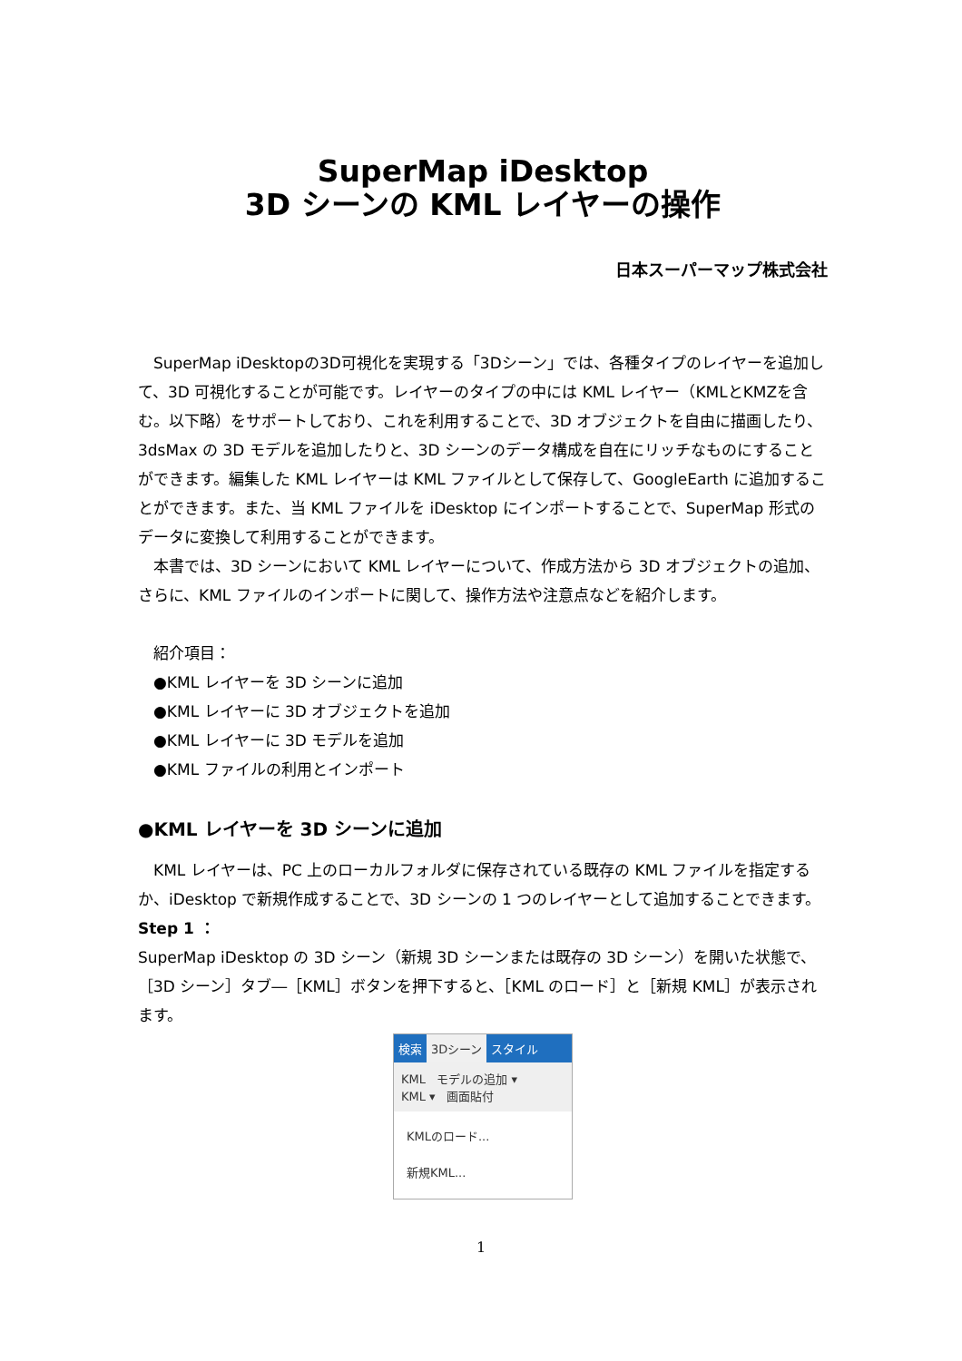SuperMap iDesktop
3D シーンの KML レイヤーの操作
日本スーパーマップ株式会社
SuperMap iDesktopの3D可視化を実現する「3Dシーン」では、各種タイプのレイヤーを追加して、3D 可視化することが可能です。レイヤーのタイプの中には KML レイヤー（KMLとKMZを含む。以下略）をサポートしており、これを利用することで、3D オブジェクトを自由に描画したり、3dsMax の 3D モデルを追加したりと、3D シーンのデータ構成を自在にリッチなものにすることができます。編集した KML レイヤーは KML ファイルとして保存して、GoogleEarth に追加することができます。また、当 KML ファイルを iDesktop にインポートすることで、SuperMap 形式のデータに変換して利用することができます。
本書では、3D シーンにおいて KML レイヤーについて、作成方法から 3D オブジェクトの追加、さらに、KML ファイルのインポートに関して、操作方法や注意点などを紹介します。
紹介項目：
●KML レイヤーを 3D シーンに追加
●KML レイヤーに 3D オブジェクトを追加
●KML レイヤーに 3D モデルを追加
●KML ファイルの利用とインポート
●KML レイヤーを 3D シーンに追加
KML レイヤーは、PC 上のローカルフォルダに保存されている既存の KML ファイルを指定するか、iDesktop で新規作成することで、3D シーンの 1 つのレイヤーとして追加することできます。
Step 1 ：
SuperMap iDesktop の 3D シーン（新規 3D シーンまたは既存の 3D シーン）を開いた状態で、［3D シーン］タブ―［KML］ボタンを押下すると、［KML のロード］と［新規 KML］が表示されます。
検索 3Dシーン スタイル
KML モデルの追加 ▾
KML ▾ 画面貼付
KMLのロード...
新規KML...
1